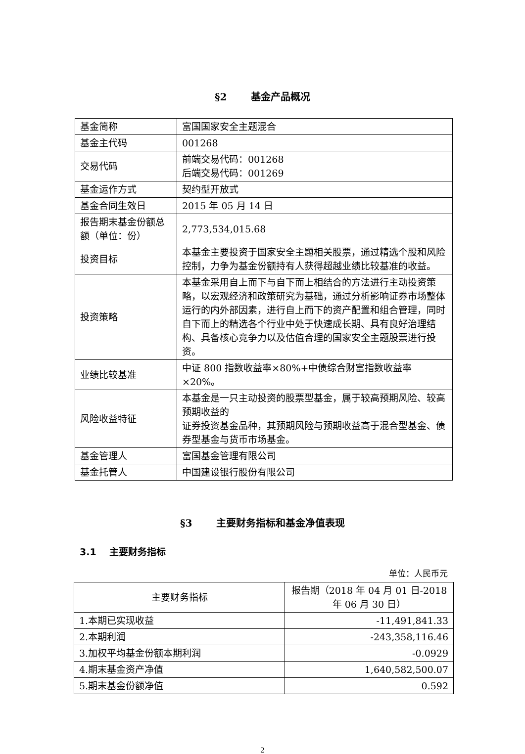§2 基金产品概况
| 基金简称 | 富国国家安全主题混合 |
| 基金主代码 | 001268 |
| 交易代码 | 前端交易代码：001268 后端交易代码：001269 |
| 基金运作方式 | 契约型开放式 |
| 基金合同生效日 | 2015 年 05 月 14 日 |
| 报告期末基金份额总额（单位：份） | 2,773,534,015.68 |
| 投资目标 | 本基金主要投资于国家安全主题相关股票，通过精选个股和风险控制，力争为基金份额持有人获得超越业绩比较基准的收益。 |
| 投资策略 | 本基金采用自上而下与自下而上相结合的方法进行主动投资策略，以宏观经济和政策研究为基础，通过分析影响证券市场整体运行的内外部因素，进行自上而下的资产配置和组合管理，同时自下而上的精选各个行业中处于快速成长期、具有良好治理结构、具备核心竞争力以及估值合理的国家安全主题股票进行投资。 |
| 业绩比较基准 | 中证 800 指数收益率×80%+中债综合财富指数收益率×20%。 |
| 风险收益特征 | 本基金是一只主动投资的股票型基金，属于较高预期风险、较高预期收益的 证券投资基金品种，其预期风险与预期收益高于混合型基金、债券型基金与货币市场基金。 |
| 基金管理人 | 富国基金管理有限公司 |
| 基金托管人 | 中国建设银行股份有限公司 |
§3 主要财务指标和基金净值表现
3.1 主要财务指标
单位：人民币元
| 主要财务指标 | 报告期（2018 年 04 月 01 日-2018 年 06 月 30 日） |
| --- | --- |
| 1.本期已实现收益 | -11,491,841.33 |
| 2.本期利润 | -243,358,116.46 |
| 3.加权平均基金份额本期利润 | -0.0929 |
| 4.期末基金资产净值 | 1,640,582,500.07 |
| 5.期末基金份额净值 | 0.592 |
2